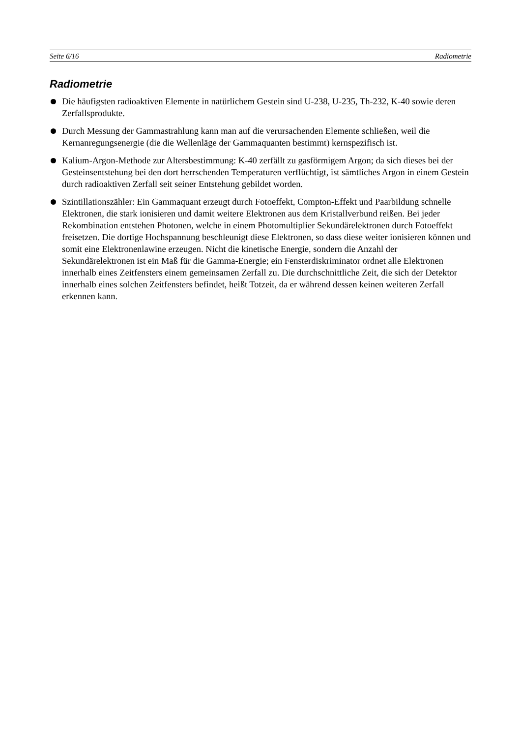Seite 6/16 Radiometrie
Radiometrie
Die häufigsten radioaktiven Elemente in natürlichem Gestein sind U-238, U-235, Th-232, K-40 sowie deren Zerfallsprodukte.
Durch Messung der Gammastrahlung kann man auf die verursachenden Elemente schließen, weil die Kernanregungsenergie (die die Wellenläge der Gammaquanten bestimmt) kernspezifisch ist.
Kalium-Argon-Methode zur Altersbestimmung: K-40 zerfällt zu gasförmigem Argon; da sich dieses bei der Gesteinsentstehung bei den dort herrschenden Temperaturen verflüchtigt, ist sämtliches Argon in einem Gestein durch radioaktiven Zerfall seit seiner Entstehung gebildet worden.
Szintillationszähler: Ein Gammaquant erzeugt durch Fotoeffekt, Compton-Effekt und Paarbildung schnelle Elektronen, die stark ionisieren und damit weitere Elektronen aus dem Kristallverbund reißen. Bei jeder Rekombination entstehen Photonen, welche in einem Photomultiplier Sekundärelektronen durch Fotoeffekt freisetzen. Die dortige Hochspannung beschleunigt diese Elektronen, so dass diese weiter ionisieren können und somit eine Elektronenlawine erzeugen. Nicht die kinetische Energie, sondern die Anzahl der Sekundärelektronen ist ein Maß für die Gamma-Energie; ein Fensterdiskriminator ordnet alle Elektronen innerhalb eines Zeitfensters einem gemeinsamen Zerfall zu. Die durchschnittliche Zeit, die sich der Detektor innerhalb eines solchen Zeitfensters befindet, heißt Totzeit, da er während dessen keinen weiteren Zerfall erkennen kann.